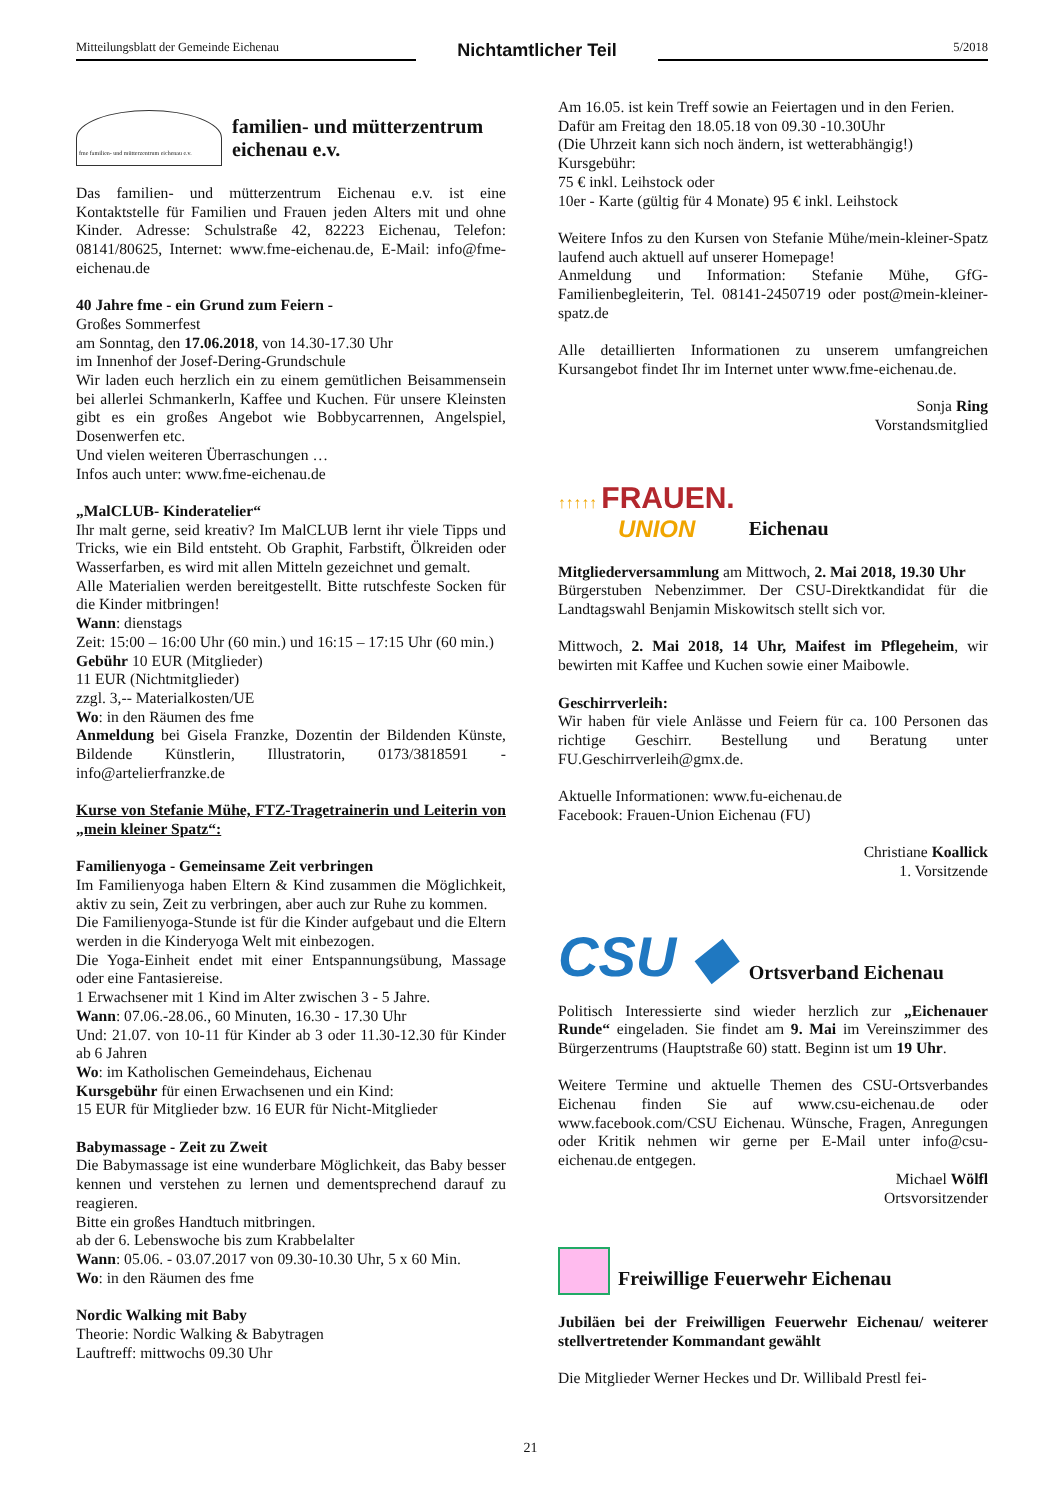Mitteilungsblatt der Gemeinde Eichenau Nichtamtlicher Teil 5/2018
fme familien- und mütterzentrum eichenau e.v.
familien- und mütterzentrum
eichenau e.v.
Das familien- und mütterzentrum Eichenau e.v. ist eine Kontaktstelle für Familien und Frauen jeden Alters mit und ohne Kinder. Adresse: Schulstraße 42, 82223 Eichenau, Telefon: 08141/80625, Internet: www.fme-eichenau.de, E-Mail: info@fme-eichenau.de
40 Jahre fme - ein Grund zum Feiern -
Großes Sommerfest
am Sonntag, den 17.06.2018, von 14.30-17.30 Uhr
im Innenhof der Josef-Dering-Grundschule
Wir laden euch herzlich ein zu einem gemütlichen Beisammensein bei allerlei Schmankerln, Kaffee und Kuchen. Für unsere Kleinsten gibt es ein großes Angebot wie Bobbycarrennen, Angelspiel, Dosenwerfen etc.
Und vielen weiteren Überraschungen …
Infos auch unter: www.fme-eichenau.de
„MalCLUB- Kinderatelier“
Ihr malt gerne, seid kreativ? Im MalCLUB lernt ihr viele Tipps und Tricks, wie ein Bild entsteht. Ob Graphit, Farbstift, Ölkreiden oder Wasserfarben, es wird mit allen Mitteln gezeichnet und gemalt.
Alle Materialien werden bereitgestellt. Bitte rutschfeste Socken für die Kinder mitbringen!
Wann: dienstags
Zeit: 15:00 – 16:00 Uhr (60 min.) und 16:15 – 17:15 Uhr (60 min.)
Gebühr 10 EUR (Mitglieder)
11 EUR (Nichtmitglieder)
zzgl. 3,-- Materialkosten/UE
Wo: in den Räumen des fme
Anmeldung bei Gisela Franzke, Dozentin der Bildenden Künste, Bildende Künstlerin, Illustratorin, 0173/3818591 - info@artelierfranzke.de
Kurse von Stefanie Mühe, FTZ-Tragetrainerin und Leiterin von „mein kleiner Spatz“:
Familienyoga - Gemeinsame Zeit verbringen
Im Familienyoga haben Eltern & Kind zusammen die Möglichkeit, aktiv zu sein, Zeit zu verbringen, aber auch zur Ruhe zu kommen.
Die Familienyoga-Stunde ist für die Kinder aufgebaut und die Eltern werden in die Kinderyoga Welt mit einbezogen.
Die Yoga-Einheit endet mit einer Entspannungsübung, Massage oder eine Fantasiereise.
1 Erwachsener mit 1 Kind im Alter zwischen 3 - 5 Jahre.
Wann: 07.06.-28.06., 60 Minuten, 16.30 - 17.30 Uhr
Und: 21.07. von 10-11 für Kinder ab 3 oder 11.30-12.30 für Kinder ab 6 Jahren
Wo: im Katholischen Gemeindehaus, Eichenau
Kursgebühr für einen Erwachsenen und ein Kind:
15 EUR für Mitglieder bzw. 16 EUR für Nicht-Mitglieder
Babymassage - Zeit zu Zweit
Die Babymassage ist eine wunderbare Möglichkeit, das Baby besser kennen und verstehen zu lernen und dementsprechend darauf zu reagieren.
Bitte ein großes Handtuch mitbringen.
ab der 6. Lebenswoche bis zum Krabbelalter
Wann: 05.06. - 03.07.2017 von 09.30-10.30 Uhr, 5 x 60 Min.
Wo: in den Räumen des fme
Nordic Walking mit Baby
Theorie: Nordic Walking & Babytragen
Lauftreff: mittwochs 09.30 Uhr
Am 16.05. ist kein Treff sowie an Feiertagen und in den Ferien.
Dafür am Freitag den 18.05.18 von 09.30 -10.30Uhr
(Die Uhrzeit kann sich noch ändern, ist wetterabhängig!)
Kursgebühr:
75 € inkl. Leihstock oder
10er - Karte (gültig für 4 Monate) 95 € inkl. Leihstock
Weitere Infos zu den Kursen von Stefanie Mühe/mein-kleiner-Spatz laufend auch aktuell auf unserer Homepage!
Anmeldung und Information: Stefanie Mühe, GfG-Familienbegleiterin, Tel. 08141-2450719 oder post@mein-kleiner-spatz.de
Alle detaillierten Informationen zu unserem umfangreichen Kursangebot findet Ihr im Internet unter www.fme-eichenau.de.
Sonja Ring
Vorstandsmitglied
↑↑↑↑↑ FRAUEN.
UNION
Eichenau
Mitgliederversammlung am Mittwoch, 2. Mai 2018, 19.30 Uhr
Bürgerstuben Nebenzimmer. Der CSU-Direktkandidat für die Landtagswahl Benjamin Miskowitsch stellt sich vor.
Mittwoch, 2. Mai 2018, 14 Uhr, Maifest im Pflegeheim, wir bewirten mit Kaffee und Kuchen sowie einer Maibowle.
Geschirrverleih:
Wir haben für viele Anlässe und Feiern für ca. 100 Personen das richtige Geschirr. Bestellung und Beratung unter FU.Geschirrverleih@gmx.de.
Aktuelle Informationen: www.fu-eichenau.de
Facebook: Frauen-Union Eichenau (FU)
Christiane Koallick
1. Vorsitzende
CSU ◆ Ortsverband Eichenau
Politisch Interessierte sind wieder herzlich zur „Eichenauer Runde“ eingeladen. Sie findet am 9. Mai im Vereinszimmer des Bürgerzentrums (Hauptstraße 60) statt. Beginn ist um 19 Uhr.
Weitere Termine und aktuelle Themen des CSU-Ortsverbandes Eichenau finden Sie auf www.csu-eichenau.de oder www.facebook.com/CSU Eichenau. Wünsche, Fragen, Anregungen oder Kritik nehmen wir gerne per E-Mail unter info@csu-eichenau.de entgegen.
Michael Wölfl
Ortsvorsitzender
Freiwillige Feuerwehr Eichenau
Jubiläen bei der Freiwilligen Feuerwehr Eichenau/ weiterer stellvertretender Kommandant gewählt
Die Mitglieder Werner Heckes und Dr. Willibald Prestl fei-
21